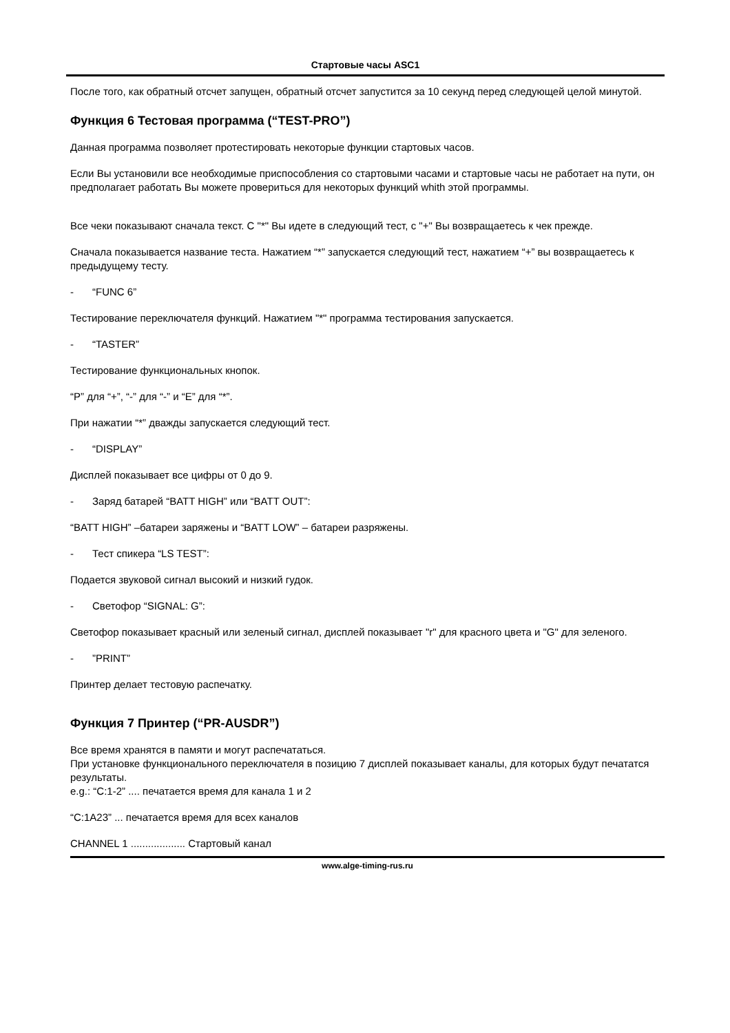Стартовые часы ASC1
После того, как обратный отсчет запущен, обратный отсчет запустится за 10 секунд перед следующей целой минутой.
Функция 6 Тестовая программа (“TEST-PRO”)
Данная программа позволяет протестировать некоторые функции стартовых часов.
Если Вы установили все необходимые приспособления со стартовыми часами и стартовые часы не работает на пути, он предполагает работать Вы можете провериться для некоторых функций whith этой программы.
Все чеки показывают сначала текст. С "*" Вы идете в следующий тест, с "+" Вы возвращаетесь к чек прежде.
Сначала показывается название теста. Нажатием “*” запускается следующий тест, нажатием “+” вы возвращаетесь к предыдущему тесту.
- “FUNC 6”
Тестирование переключателя функций. Нажатием "*" программа тестирования запускается.
- “TASTER”
Тестирование функциональных кнопок.
“P” для “+”, “-” для “-” и “E” для “*”.
При нажатии “*” дважды запускается следующий тест.
- “DISPLAY”
Дисплей показывает все цифры от 0 до 9.
- Заряд батарей “BATT HIGH” или “BATT OUT”:
“BATT HIGH” –батареи заряжены и “BATT LOW” – батареи разряжены.
- Тест спикера “LS TEST”:
Подается звуковой сигнал высокий и низкий гудок.
- Светофор “SIGNAL: G”:
Светофор показывает красный или зеленый сигнал, дисплей показывает "r" для красного цвета и "G" для зеленого.
-”PRINT”
Принтер делает тестовую распечатку.
Функция 7 Принтер (“PR-AUSDR”)
Все время хранятся в памяти и могут распечататься.
При установке функционального переключателя в позицию 7 дисплей показывает каналы, для которых будут печататся результаты.
e.g.: “C:1-2” .... печатается время для канала 1 и 2
“C:1A23” ... печатается время для всех каналов
CHANNEL 1 ................... Стартовый канал
www.alge-timing-rus.ru